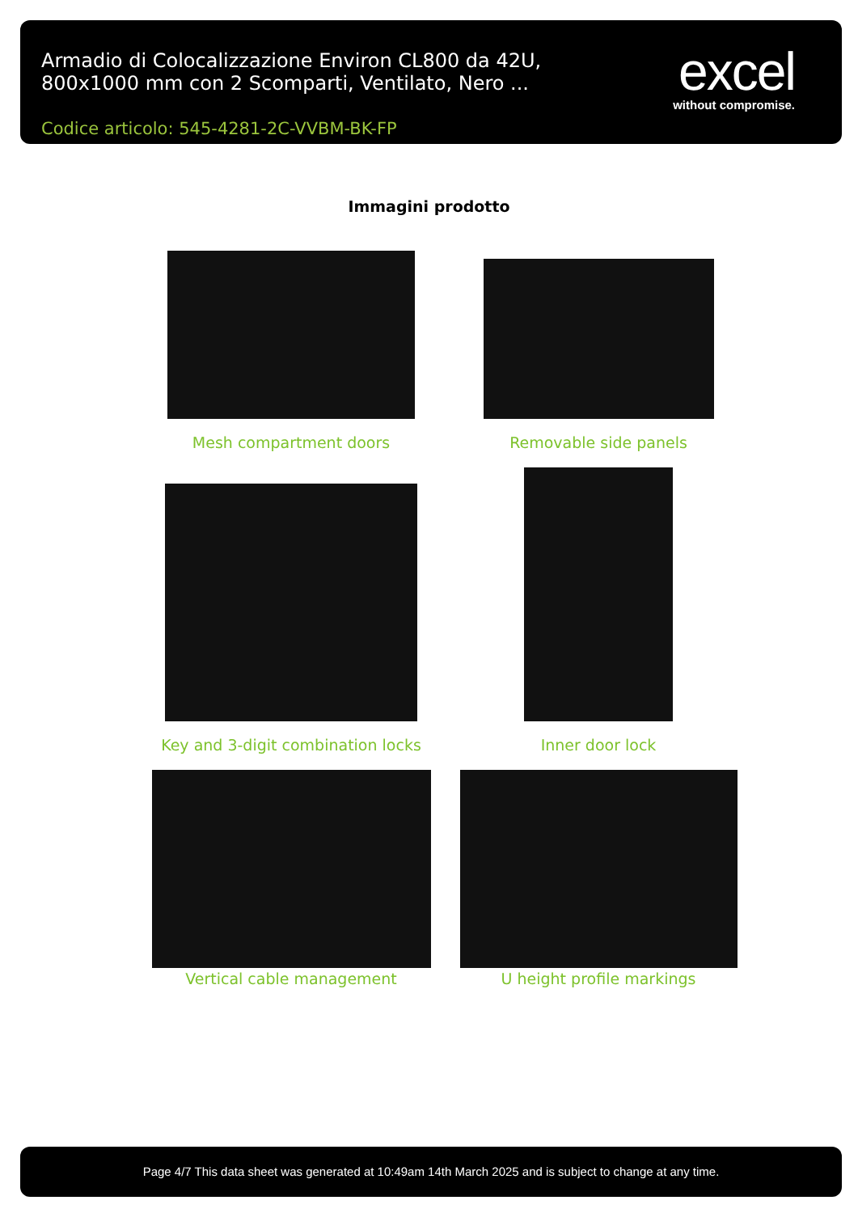Armadio di Colocalizzazione Environ CL800 da 42U, 800x1000 mm con 2 Scomparti, Ventilato, Nero ...
Codice articolo: 545-4281-2C-VVBM-BK-FP
excel
without compromise.
Immagini prodotto
Mesh compartment doors
Removable side panels
Key and 3-digit combination locks
Inner door lock
Vertical cable management
U height profile markings
Page 4/7 This data sheet was generated at 10:49am 14th March 2025 and is subject to change at any time.